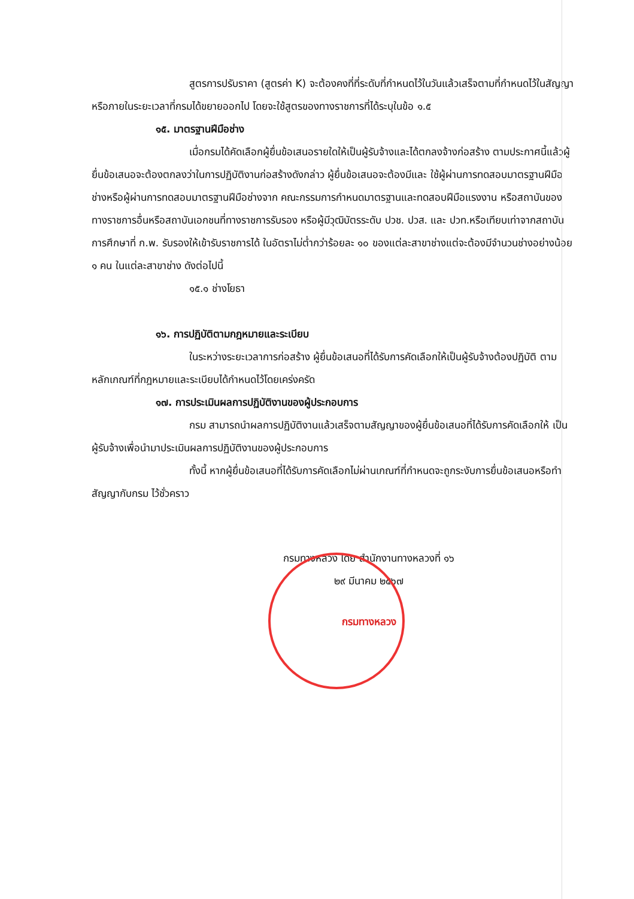สูตรการปรับราคา (สูตรค่า K) จะต้องคงที่ที่ระดับที่กำหนดไว้ในวันแล้วเสร็จตามที่กำหนดไว้ในสัญญา หรือภายในระยะเวลาที่กรมได้ขยายออกไป โดยจะใช้สูตรของทางราชการที่ได้ระบุในข้อ ๑.๕
๑๕. มาตรฐานฝีมือช่าง
เมื่อกรมได้คัดเลือกผู้ยื่นข้อเสนอรายใดให้เป็นผู้รับจ้างและได้ตกลงจ้างก่อสร้าง ตามประกาศนี้แล้วผู้ยื่นข้อเสนอจะต้องตกลงว่าในการปฏิบัติงานก่อสร้างดังกล่าว ผู้ยื่นข้อเสนอจะต้องมีและ ใช้ผู้ผ่านการทดสอบมาตรฐานฝีมือช่างหรือผู้ผ่านการทดสอบมาตรฐานฝีมือช่างจาก คณะกรรมการกำหนดมาตรฐานและทดสอบฝีมือแรงงาน หรือสถาบันของทางราชการอื่นหรือสถาบันเอกชนที่ทางราชการรับรอง หรือผู้มีวุฒิบัตรระดับ ปวช. ปวส. และ ปวท.หรือเทียบเท่าจากสถาบันการศึกษาที่ ก.พ. รับรองให้เข้ารับราชการได้ ในอัตราไม่ต่ำกว่าร้อยละ ๑๐ ของแต่ละสาขาช่างแต่จะต้องมีจำนวนช่างอย่างน้อย ๑ คน ในแต่ละสาขาช่าง ดังต่อไปนี้
๑๕.๑ ช่างโยธา
๑๖. การปฏิบัติตามกฎหมายและระเบียบ
ในระหว่างระยะเวลาการก่อสร้าง ผู้ยื่นข้อเสนอที่ได้รับการคัดเลือกให้เป็นผู้รับจ้างต้องปฏิบัติ ตามหลักเกณฑ์ที่กฎหมายและระเบียบได้กำหนดไว้โดยเคร่งครัด
๑๗. การประเมินผลการปฏิบัติงานของผู้ประกอบการ
กรม สามารถนำผลการปฏิบัติงานแล้วเสร็จตามสัญญาของผู้ยื่นข้อเสนอที่ได้รับการคัดเลือกให้ เป็นผู้รับจ้างเพื่อนำมาประเมินผลการปฏิบัติงานของผู้ประกอบการ
ทั้งนี้ หากผู้ยื่นข้อเสนอที่ได้รับการคัดเลือกไม่ผ่านเกณฑ์ที่กำหนดจะถูกระงับการยื่นข้อเสนอหรือทำสัญญากับกรม ไว้ชั่วคราว
กรมทางหลวง โดย สำนักงานทางหลวงที่ ๑๖
๒๙ มีนาคม ๒๕๖๗
กรมทางหลวง